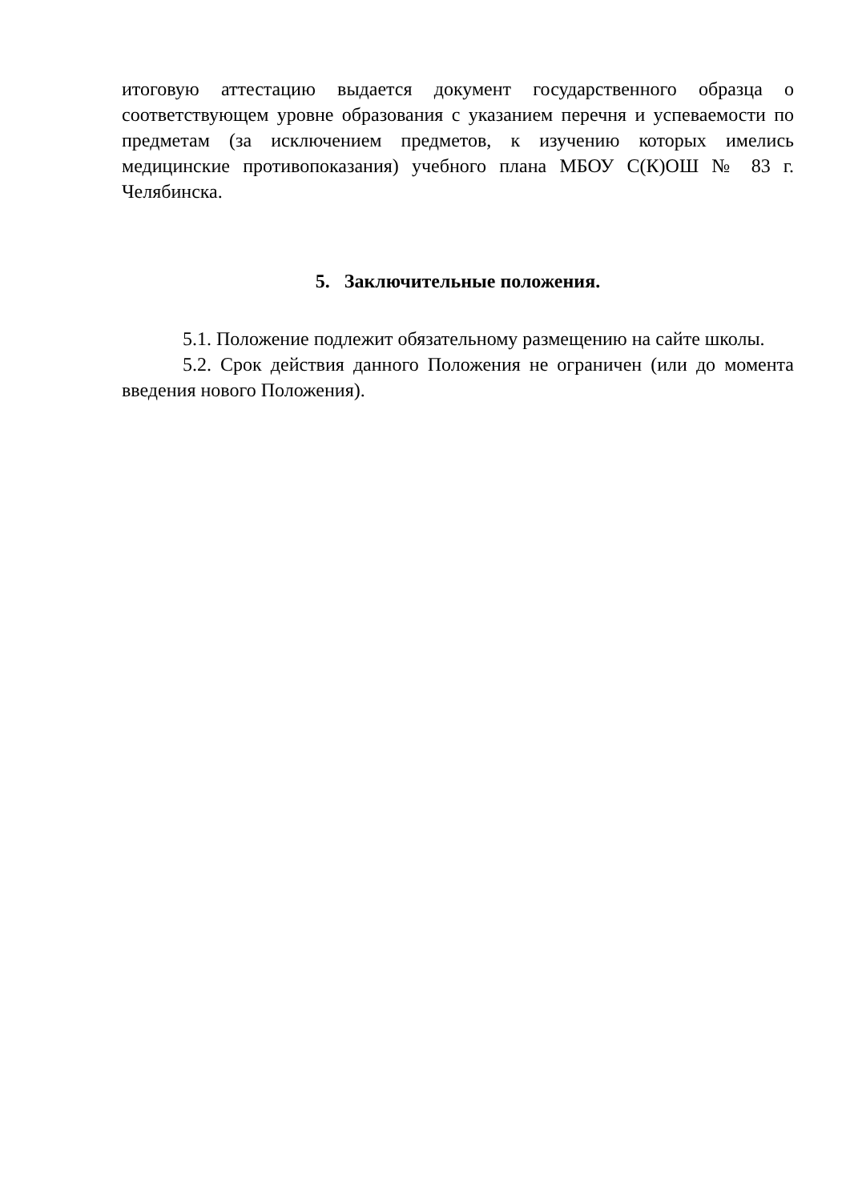итоговую аттестацию выдается документ государственного образца о соответствующем уровне образования с указанием перечня и успеваемости по предметам (за исключением предметов, к изучению которых имелись медицинские противопоказания) учебного плана МБОУ С(К)ОШ № 83 г. Челябинска.
5. Заключительные положения.
5.1. Положение подлежит обязательному размещению на сайте школы.
5.2. Срок действия данного Положения не ограничен (или до момента введения нового Положения).